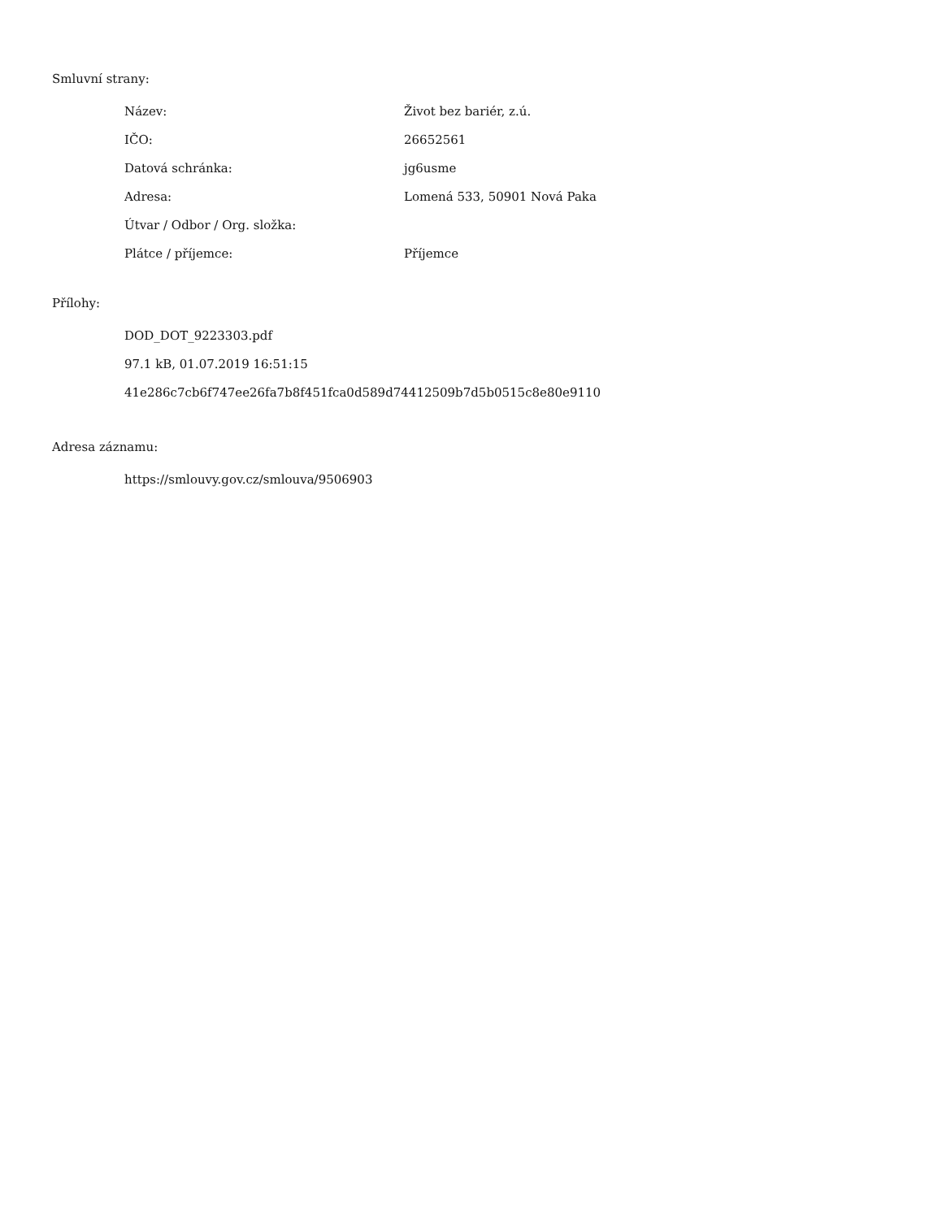Smluvní strany:
| Název: | Život bez bariér, z.ú. |
| IČO: | 26652561 |
| Datová schránka: | jg6usme |
| Adresa: | Lomená 533, 50901 Nová Paka |
| Útvar / Odbor / Org. složka: | |
| Plátce / příjemce: | Příjemce |
Přílohy:
DOD_DOT_9223303.pdf
97.1 kB, 01.07.2019 16:51:15
41e286c7cb6f747ee26fa7b8f451fca0d589d74412509b7d5b0515c8e80e9110
Adresa záznamu:
https://smlouvy.gov.cz/smlouva/9506903